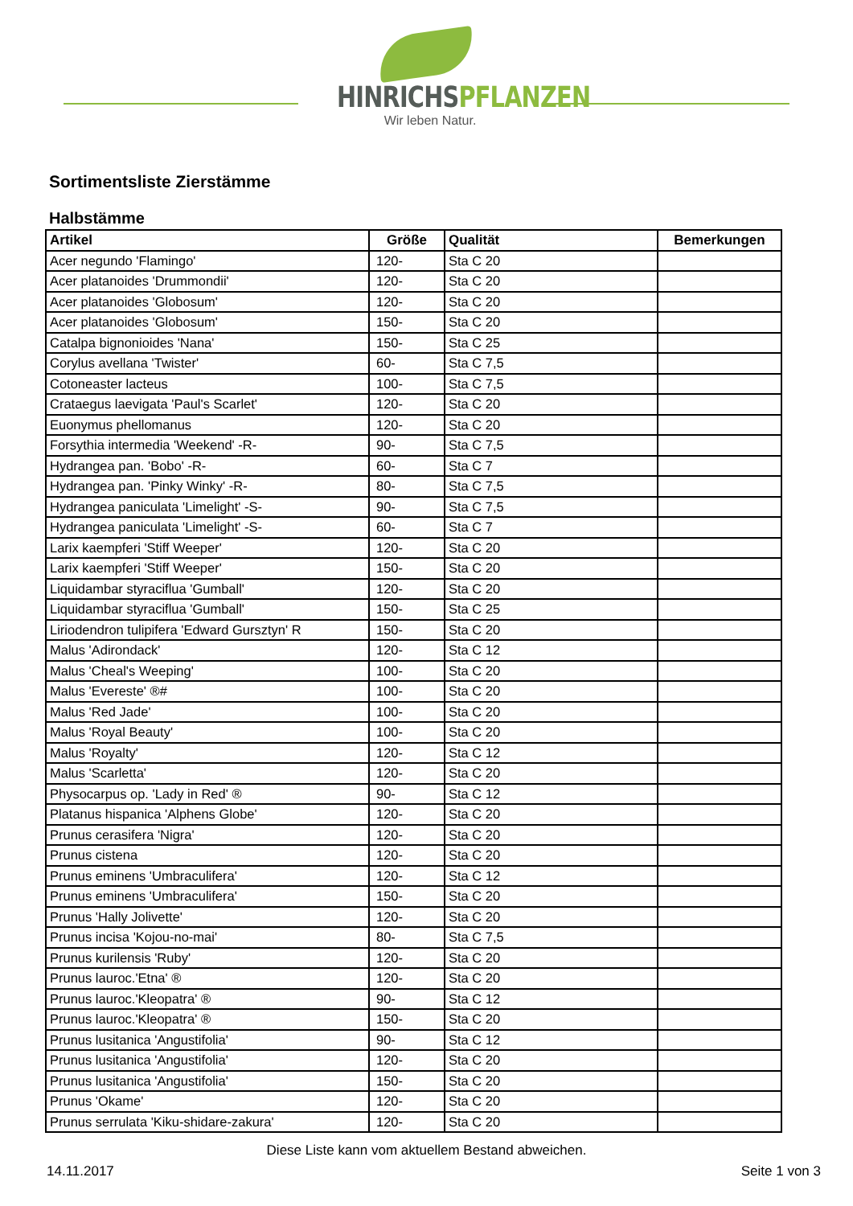HINRICHSPFLANZEN
Wir leben Natur.
Sortimentsliste Zierstämme
Halbstämme
| Artikel | Größe | Qualität | Bemerkungen |
| --- | --- | --- | --- |
| Acer negundo 'Flamingo' | 120- | Sta C 20 | |
| Acer platanoides 'Drummondii' | 120- | Sta C 20 | |
| Acer platanoides 'Globosum' | 120- | Sta C 20 | |
| Acer platanoides 'Globosum' | 150- | Sta C 20 | |
| Catalpa bignonioides 'Nana' | 150- | Sta C 25 | |
| Corylus avellana 'Twister' | 60- | Sta C 7,5 | |
| Cotoneaster lacteus | 100- | Sta C 7,5 | |
| Crataegus laevigata 'Paul's Scarlet' | 120- | Sta C 20 | |
| Euonymus phellomanus | 120- | Sta C 20 | |
| Forsythia intermedia 'Weekend' -R- | 90- | Sta C 7,5 | |
| Hydrangea pan. 'Bobo' -R- | 60- | Sta C 7 | |
| Hydrangea pan. 'Pinky Winky' -R- | 80- | Sta C 7,5 | |
| Hydrangea paniculata 'Limelight' -S- | 90- | Sta C 7,5 | |
| Hydrangea paniculata 'Limelight' -S- | 60- | Sta C 7 | |
| Larix kaempferi 'Stiff Weeper' | 120- | Sta C 20 | |
| Larix kaempferi 'Stiff Weeper' | 150- | Sta C 20 | |
| Liquidambar styraciflua 'Gumball' | 120- | Sta C 20 | |
| Liquidambar styraciflua 'Gumball' | 150- | Sta C 25 | |
| Liriodendron tulipifera 'Edward Gursztyn' R | 150- | Sta C 20 | |
| Malus 'Adirondack' | 120- | Sta C 12 | |
| Malus 'Cheal's Weeping' | 100- | Sta C 20 | |
| Malus 'Evereste' ®# | 100- | Sta C 20 | |
| Malus 'Red Jade' | 100- | Sta C 20 | |
| Malus 'Royal Beauty' | 100- | Sta C 20 | |
| Malus 'Royalty' | 120- | Sta C 12 | |
| Malus 'Scarletta' | 120- | Sta C 20 | |
| Physocarpus op. 'Lady in Red' ® | 90- | Sta C 12 | |
| Platanus hispanica 'Alphens Globe' | 120- | Sta C 20 | |
| Prunus cerasifera 'Nigra' | 120- | Sta C 20 | |
| Prunus cistena | 120- | Sta C 20 | |
| Prunus eminens 'Umbraculifera' | 120- | Sta C 12 | |
| Prunus eminens 'Umbraculifera' | 150- | Sta C 20 | |
| Prunus 'Hally Jolivette' | 120- | Sta C 20 | |
| Prunus incisa 'Kojou-no-mai' | 80- | Sta C 7,5 | |
| Prunus kurilensis 'Ruby' | 120- | Sta C 20 | |
| Prunus lauroc.'Etna' ® | 120- | Sta C 20 | |
| Prunus lauroc.'Kleopatra' ® | 90- | Sta C 12 | |
| Prunus lauroc.'Kleopatra' ® | 150- | Sta C 20 | |
| Prunus lusitanica 'Angustifolia' | 90- | Sta C 12 | |
| Prunus lusitanica 'Angustifolia' | 120- | Sta C 20 | |
| Prunus lusitanica 'Angustifolia' | 150- | Sta C 20 | |
| Prunus 'Okame' | 120- | Sta C 20 | |
| Prunus serrulata 'Kiku-shidare-zakura' | 120- | Sta C 20 | |
Diese Liste kann vom aktuellem Bestand abweichen.
14.11.2017 Seite 1 von 3